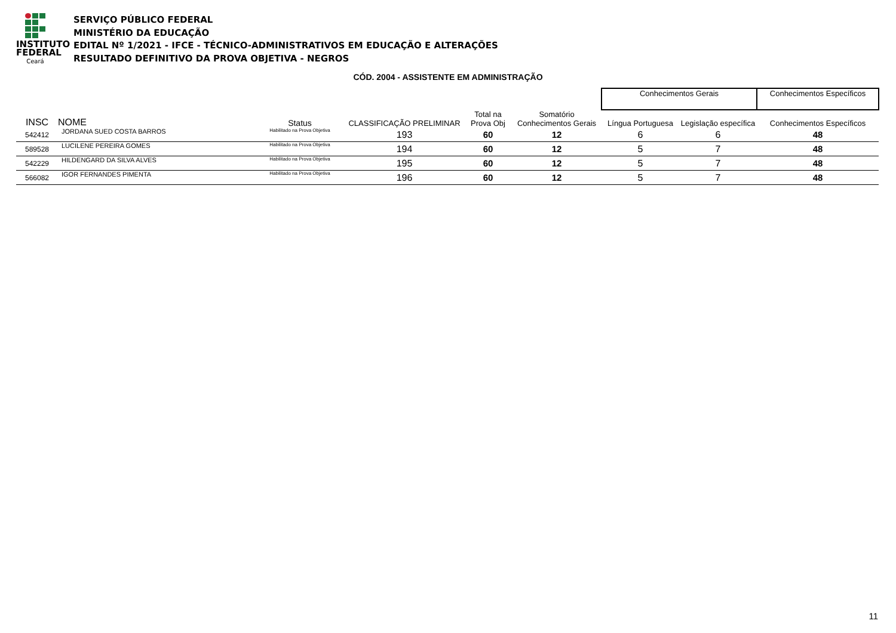INSTITUTO
FEDERAL
Ceará
SERVIÇO PÚBLICO FEDERAL
MINISTÉRIO DA EDUCAÇÃO
EDITAL Nº 1/2021 - IFCE - TÉCNICO-ADMINISTRATIVOS EM EDUCAÇÃO E ALTERAÇÕES
RESULTADO DEFINITIVO DA PROVA OBJETIVA - NEGROS
CÓD. 2004 - ASSISTENTE EM ADMINISTRAÇÃO
| | | | | | | | Conhecimentos Gerais | | Conhecimentos Específicos |
| INSC | NOME | Status | CLASSIFICAÇÃO PRELIMINAR | Total na Prova Obj | Somatório Conhecimentos Gerais | | Língua Portuguesa | Legislação específica | Conhecimentos Específicos |
| 542412 | JORDANA SUED COSTA BARROS | Habilitado na Prova Objetiva | 193 | 60 | 12 | | 6 | 6 | 48 |
| 589528 | LUCILENE PEREIRA GOMES | Habilitado na Prova Objetiva | 194 | 60 | 12 | | 5 | 7 | 48 |
| 542229 | HILDENGARD DA SILVA ALVES | Habilitado na Prova Objetiva | 195 | 60 | 12 | | 5 | 7 | 48 |
| 566082 | IGOR FERNANDES PIMENTA | Habilitado na Prova Objetiva | 196 | 60 | 12 | | 5 | 7 | 48 |
11